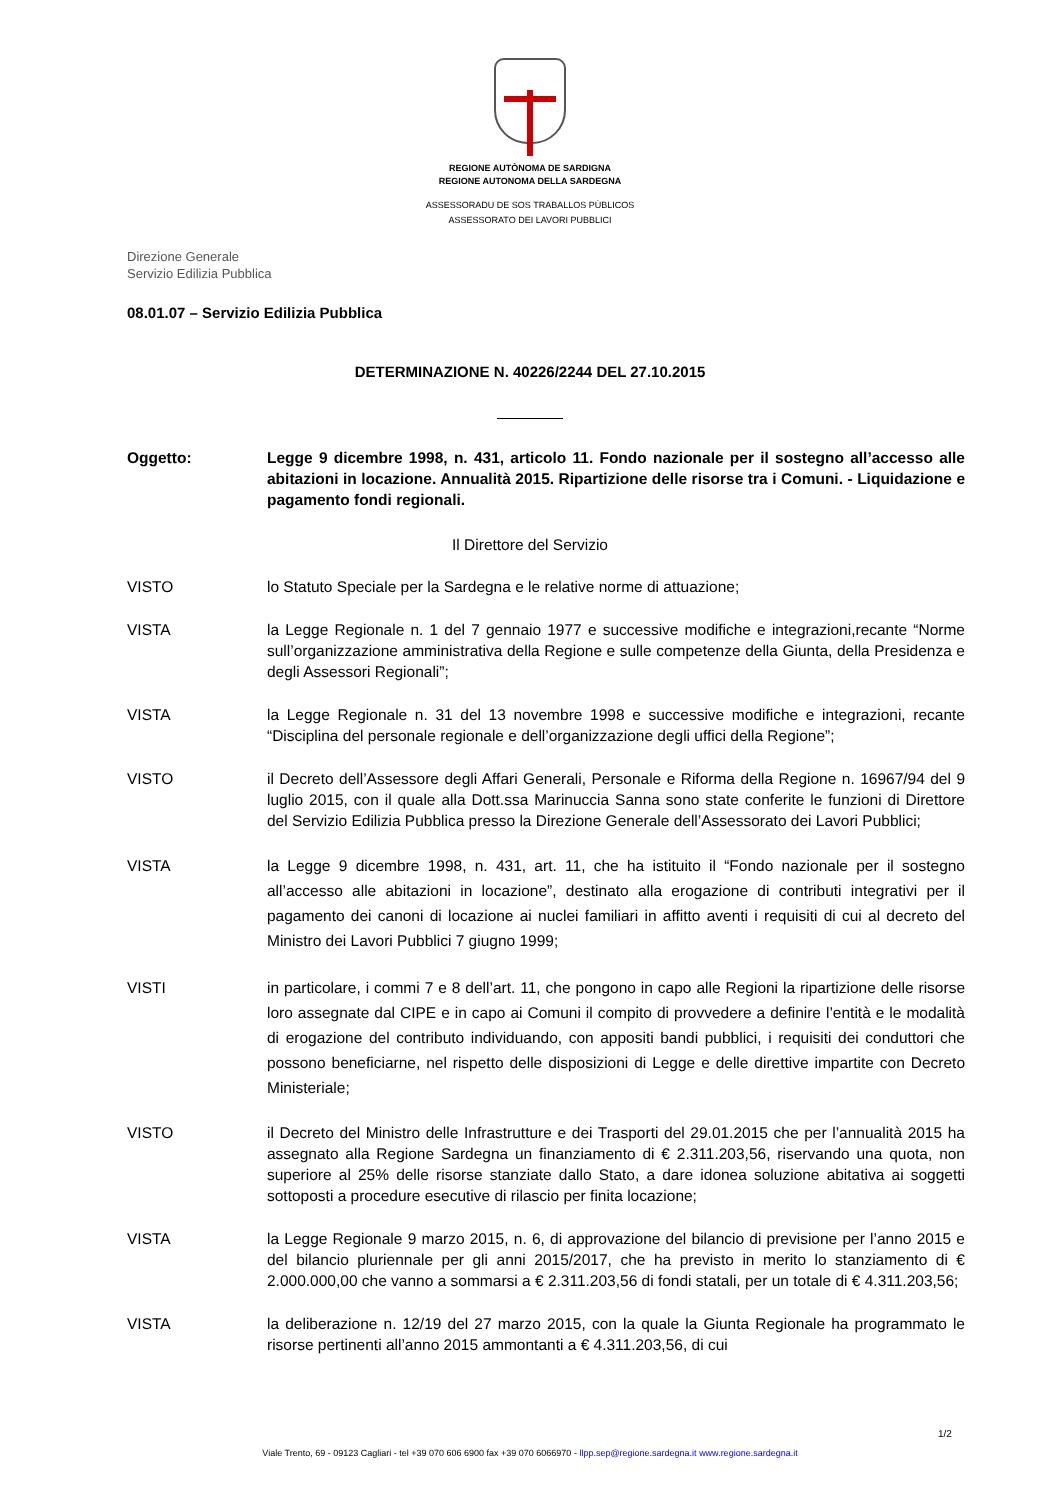REGIONE AUTÒNOMA DE SARDIGNA
REGIONE AUTONOMA DELLA SARDEGNA
ASSESSORADU DE SOS TRABALLOS PÙBLICOS
ASSESSORATO DEI LAVORI PUBBLICI
Direzione Generale
Servizio Edilizia Pubblica
08.01.07 – Servizio Edilizia Pubblica
DETERMINAZIONE N. 40226/2244 DEL 27.10.2015
Oggetto: Legge 9 dicembre 1998, n. 431, articolo 11. Fondo nazionale per il sostegno all’accesso alle abitazioni in locazione. Annualità 2015. Ripartizione delle risorse tra i Comuni. - Liquidazione e pagamento fondi regionali.
Il Direttore del Servizio
VISTO lo Statuto Speciale per la Sardegna e le relative norme di attuazione;
VISTA la Legge Regionale n. 1 del 7 gennaio 1977 e successive modifiche e integrazioni,recante “Norme sull’organizzazione amministrativa della Regione e sulle competenze della Giunta, della Presidenza e degli Assessori Regionali”;
VISTA la Legge Regionale n. 31 del 13 novembre 1998 e successive modifiche e integrazioni, recante “Disciplina del personale regionale e dell’organizzazione degli uffici della Regione”;
VISTO il Decreto dell’Assessore degli Affari Generali, Personale e Riforma della Regione n. 16967/94 del 9 luglio 2015, con il quale alla Dott.ssa Marinuccia Sanna sono state conferite le funzioni di Direttore del Servizio Edilizia Pubblica presso la Direzione Generale dell’Assessorato dei Lavori Pubblici;
VISTA la Legge 9 dicembre 1998, n. 431, art. 11, che ha istituito il “Fondo nazionale per il sostegno all’accesso alle abitazioni in locazione”, destinato alla erogazione di contributi integrativi per il pagamento dei canoni di locazione ai nuclei familiari in affitto aventi i requisiti di cui al decreto del Ministro dei Lavori Pubblici 7 giugno 1999;
VISTI in particolare, i commi 7 e 8 dell’art. 11, che pongono in capo alle Regioni la ripartizione delle risorse loro assegnate dal CIPE e in capo ai Comuni il compito di provvedere a definire l’entità e le modalità di erogazione del contributo individuando, con appositi bandi pubblici, i requisiti dei conduttori che possono beneficiarne, nel rispetto delle disposizioni di Legge e delle direttive impartite con Decreto Ministeriale;
VISTO il Decreto del Ministro delle Infrastrutture e dei Trasporti del 29.01.2015 che per l’annualità 2015 ha assegnato alla Regione Sardegna un finanziamento di € 2.311.203,56, riservando una quota, non superiore al 25% delle risorse stanziate dallo Stato, a dare idonea soluzione abitativa ai soggetti sottoposti a procedure esecutive di rilascio per finita locazione;
VISTA la Legge Regionale 9 marzo 2015, n. 6, di approvazione del bilancio di previsione per l’anno 2015 e del bilancio pluriennale per gli anni 2015/2017, che ha previsto in merito lo stanziamento di € 2.000.000,00 che vanno a sommarsi a € 2.311.203,56 di fondi statali, per un totale di € 4.311.203,56;
VISTA la deliberazione n. 12/19 del 27 marzo 2015, con la quale la Giunta Regionale ha programmato le risorse pertinenti all’anno 2015 ammontanti a € 4.311.203,56, di cui
1/2
Viale Trento, 69 - 09123 Cagliari - tel +39 070 606 6900 fax +39 070 6066970 - llpp.sep@regione.sardegna.it www.regione.sardegna.it